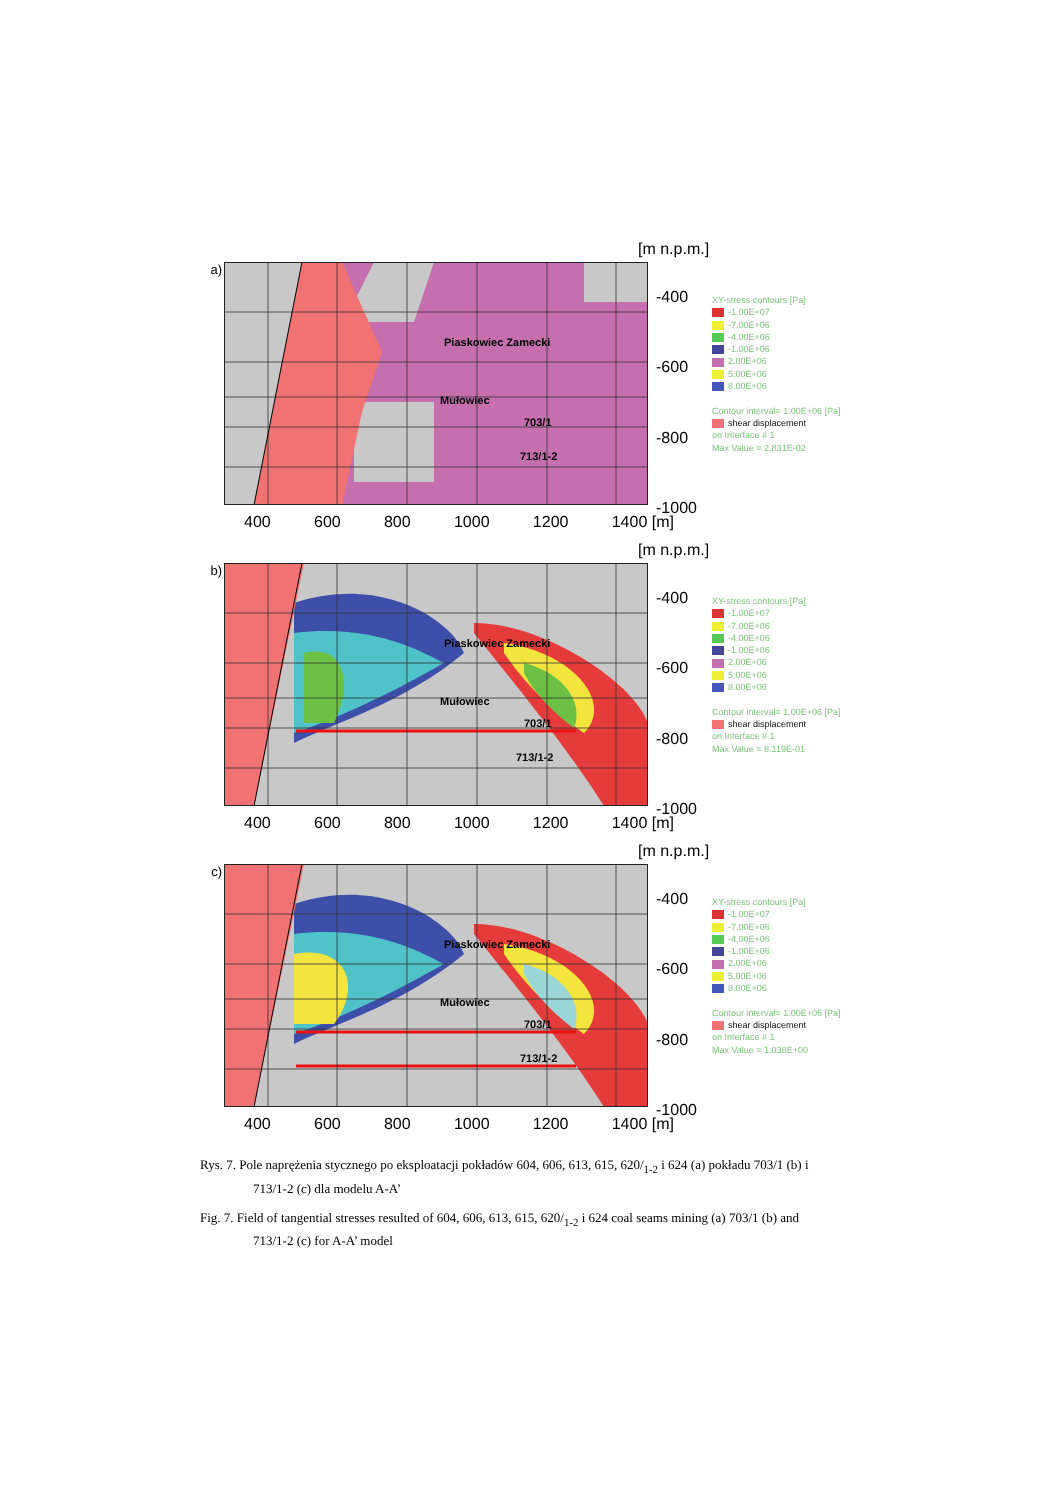[m n.p.m.]
a)
Piaskowiec Zamecki
Mułowiec
703/1
713/1-2
-400
-600
-800
-1000
XY-stress contours [Pa]
-1.00E+07
-7.00E+06
-4.00E+06
-1.00E+06
2.00E+06
5.00E+06
8.00E+06
Contour interval= 1.00E+06 [Pa]
shear displacement
on Interface # 1
Max Value = 2.831E-02
400 600 800 1000 1200 1400 [m]
[m n.p.m.]
b)
Piaskowiec Zamecki
Mułowiec
703/1
713/1-2
-400
-600
-800
-1000
XY-stress contours [Pa]
-1.00E+07
-7.00E+06
-4.00E+06
-1.00E+06
2.00E+06
5.00E+06
8.00E+06
Contour interval= 1.00E+06 [Pa]
shear displacement
on Interface # 1
Max Value = 8.119E-01
400 600 800 1000 1200 1400 [m]
[m n.p.m.]
c)
Piaskowiec Zamecki
Mułowiec
703/1
713/1-2
-400
-600
-800
-1000
XY-stress contours [Pa]
-1.00E+07
-7.00E+06
-4.00E+06
-1.00E+06
2.00E+06
5.00E+06
8.00E+06
Contour interval= 1.00E+06 [Pa]
shear displacement
on Interface # 1
Max Value = 1.038E+00
400 600 800 1000 1200 1400 [m]
Rys. 7. Pole naprężenia stycznego po eksploatacji pokładów 604, 606, 613, 615, 620/<sub>1-2</sub> i 624 (a) pokładu 703/1 (b) i 713/1-2 (c) dla modelu A-A’
Fig. 7. Field of tangential stresses resulted of 604, 606, 613, 615, 620/<sub>1-2</sub> i 624 coal seams mining (a) 703/1 (b) and 713/1-2 (c) for A-A’ model